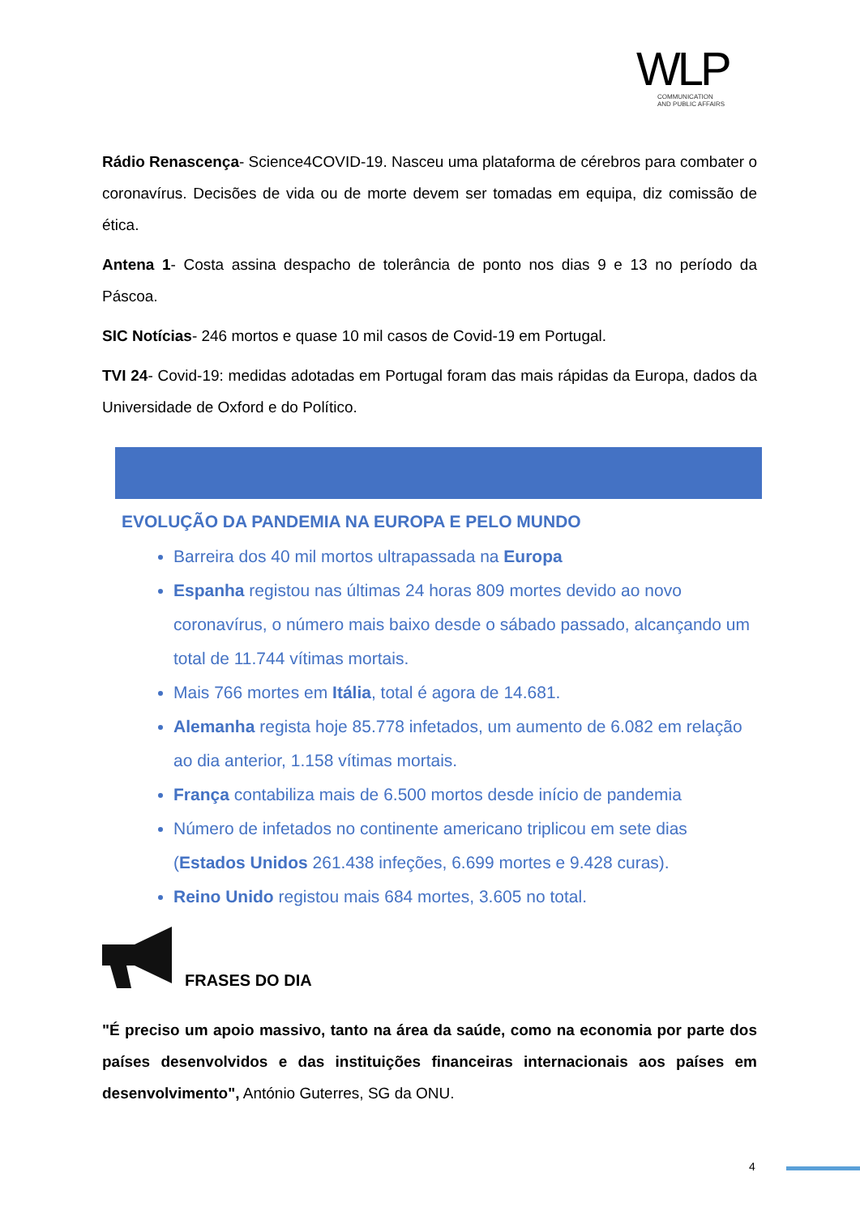WLP
COMMUNICATION
AND PUBLIC AFFAIRS
Rádio Renascença- Science4COVID-19. Nasceu uma plataforma de cérebros para combater o coronavírus. Decisões de vida ou de morte devem ser tomadas em equipa, diz comissão de ética.
Antena 1- Costa assina despacho de tolerância de ponto nos dias 9 e 13 no período da Páscoa.
SIC Notícias- 246 mortos e quase 10 mil casos de Covid-19 em Portugal.
TVI 24- Covid-19: medidas adotadas em Portugal foram das mais rápidas da Europa, dados da Universidade de Oxford e do Político.
EVOLUÇÃO DA PANDEMIA NA EUROPA E PELO MUNDO
Barreira dos 40 mil mortos ultrapassada na Europa
Espanha registou nas últimas 24 horas 809 mortes devido ao novo coronavírus, o número mais baixo desde o sábado passado, alcançando um total de 11.744 vítimas mortais.
Mais 766 mortes em Itália, total é agora de 14.681.
Alemanha regista hoje 85.778 infetados, um aumento de 6.082 em relação ao dia anterior, 1.158 vítimas mortais.
França contabiliza mais de 6.500 mortos desde início de pandemia
Número de infetados no continente americano triplicou em sete dias (Estados Unidos 261.438 infeções, 6.699 mortes e 9.428 curas).
Reino Unido registou mais 684 mortes, 3.605 no total.
FRASES DO DIA
"É preciso um apoio massivo, tanto na área da saúde, como na economia por parte dos países desenvolvidos e das instituições financeiras internacionais aos países em desenvolvimento", António Guterres, SG da ONU.
4